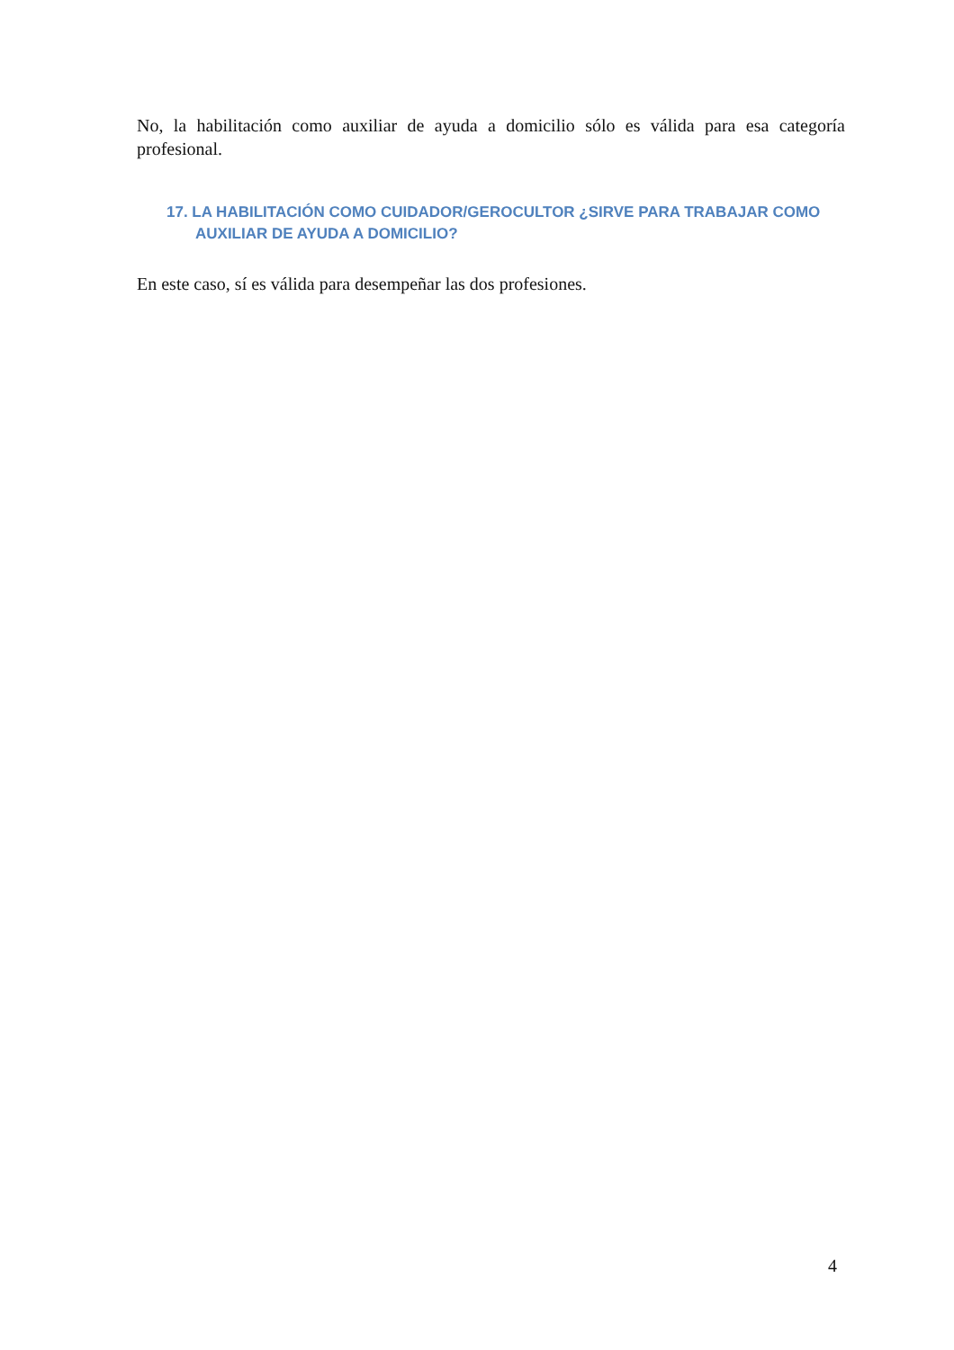No, la habilitación como auxiliar de ayuda a domicilio sólo es válida para esa categoría profesional.
17. LA HABILITACIÓN COMO CUIDADOR/GEROCULTOR ¿SIRVE PARA TRABAJAR COMO AUXILIAR DE AYUDA A DOMICILIO?
En este caso, sí es válida para desempeñar las dos profesiones.
4